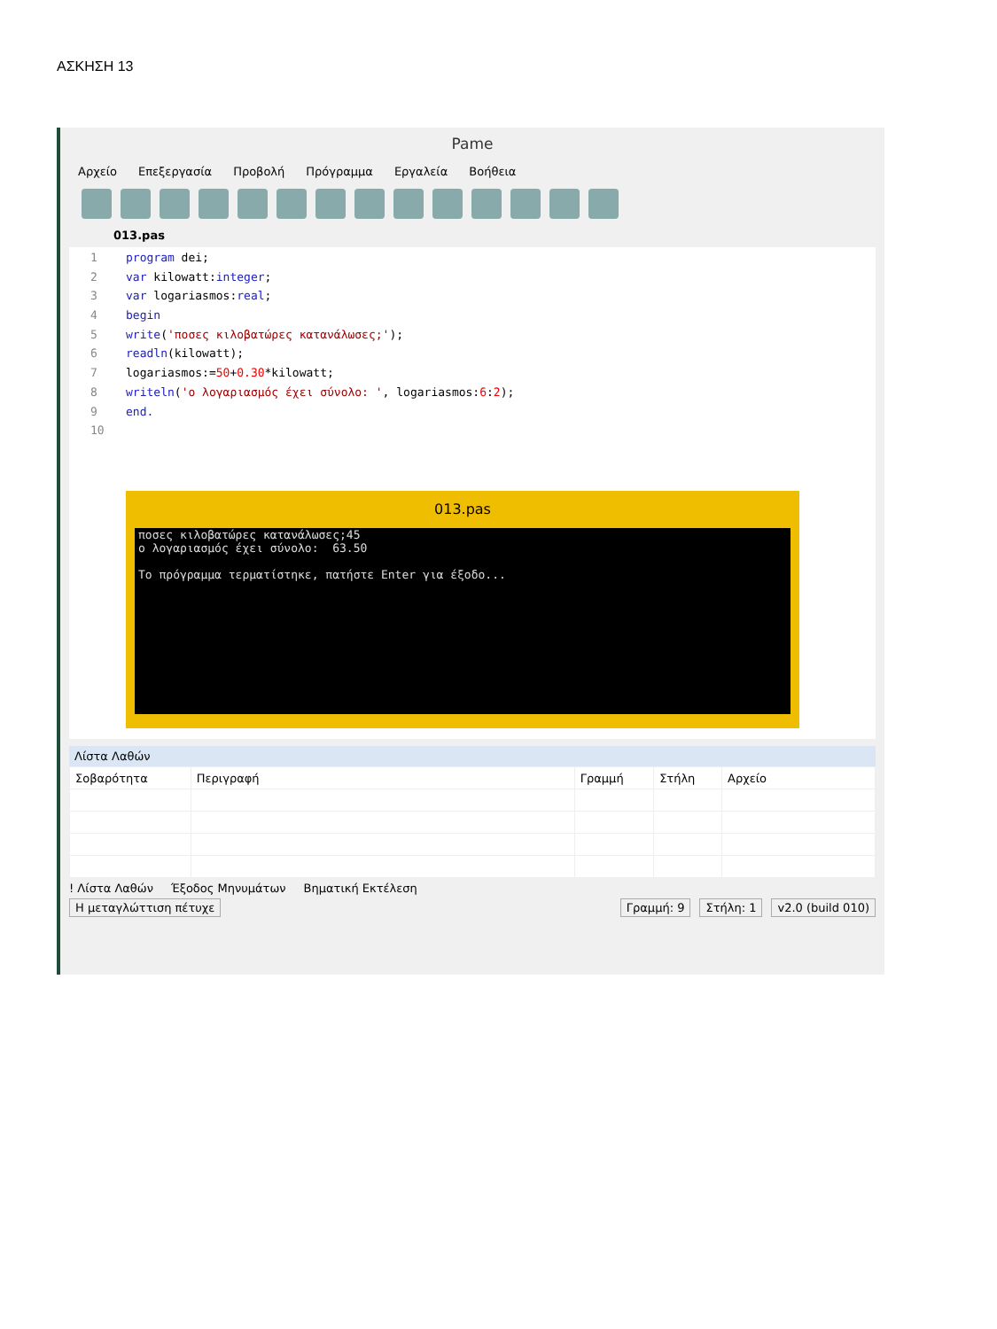ΑΣΚΗΣΗ 13
Pame
Αρχείο Επεξεργασία Προβολή Πρόγραμμα Εργαλεία Βοήθεια
013.pas
1 program dei;
2 var kilowatt:integer;
3 var logariasmos:real;
4 begin
5 write('ποσες κιλοβατώρες κατανάλωσες;');
6 readln(kilowatt);
7 logariasmos:=50+0.30*kilowatt;
8 writeln('ο λογαριασμός έχει σύνολο: ', logariasmos:6:2);
9 end.
10
013.pas
ποσες κιλοβατώρες κατανάλωσες;45
ο λογαριασμός έχει σύνολο:  63.50

Το πρόγραμμα τερματίστηκε, πατήστε Enter για έξοδο...
Λίστα Λαθών
| Σοβαρότητα | Περιγραφή | Γραμμή | Στήλη | Αρχείο |
| --- | --- | --- | --- | --- |
! Λίστα Λαθών Έξοδος Μηνυμάτων Βηματική Εκτέλεση
Η μεταγλώττιση πέτυχε Γραμμή: 9 Στήλη: 1 v2.0 (build 010)